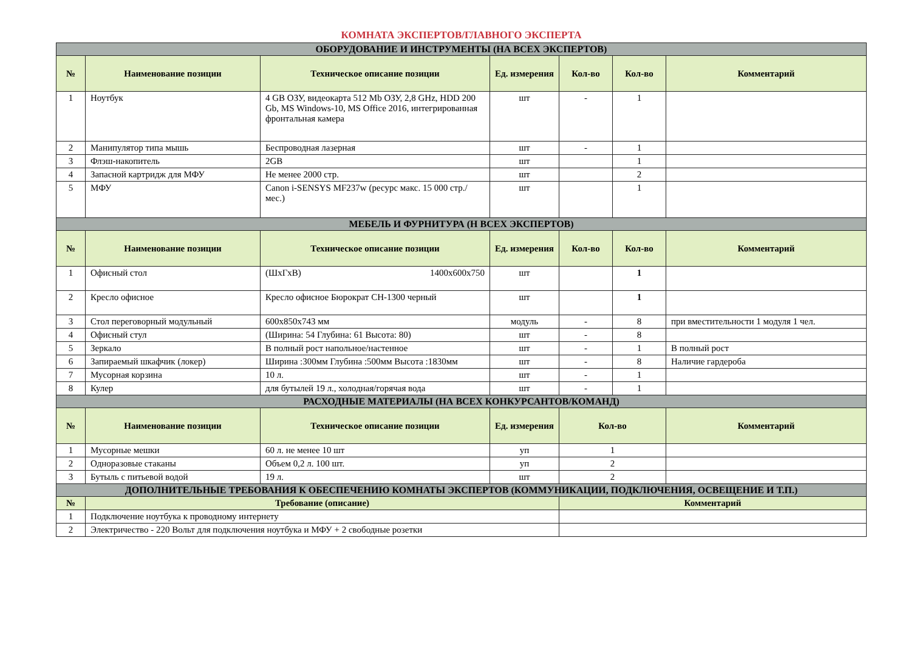КОМНАТА ЭКСПЕРТОВ/ГЛАВНОГО ЭКСПЕРТА
| ОБОРУДОВАНИЕ И ИНСТРУМЕНТЫ (НА ВСЕХ ЭКСПЕРТОВ) | | | | | | |
| № | Наименование позиции | Техническое описание позиции | Ед. измерения | Кол-во | Кол-во | Комментарий |
| 1 | Ноутбук | 4 GB ОЗУ, видеокарта 512 Mb ОЗУ, 2,8 GHz, HDD 200 Gb, MS Windows-10, MS Office 2016, интегрированная фронтальная камера | шт | - | 1 | |
| 2 | Манипулятор типа мышь | Беспроводная лазерная | шт | - | 1 | |
| 3 | Флэш-накопитель | 2GB | шт | | 1 | |
| 4 | Запасной картридж для МФУ | Не менее 2000 стр. | шт | | 2 | |
| 5 | МФУ | Canon i-SENSYS MF237w (ресурс макс. 15 000 стр./мес.) | шт | | 1 | |
| МЕБЕЛЬ И ФУРНИТУРА (Н ВСЕХ ЭКСПЕРТОВ) | | | | | | |
| № | Наименование позиции | Техническое описание позиции | Ед. измерения | Кол-во | Кол-во | Комментарий |
| 1 | Офисный стол | (ШхГхВ) 1400х600х750 | шт | | 1 | |
| 2 | Кресло офисное | Кресло офисное Бюрократ CH-1300 черный | шт | | 1 | |
| 3 | Стол переговорный модульный | 600х850х743 мм | модуль | - | 8 | при вместительности 1 модуля 1 чел. |
| 4 | Офисный стул | (Ширина: 54 Глубина: 61 Высота: 80) | шт | - | 8 | |
| 5 | Зеркало | В полный рост напольное/настенное | шт | - | 1 | В полный рост |
| 6 | Запираемый шкафчик (локер) | Ширина :300мм Глубина :500мм Высота :1830мм | шт | - | 8 | Наличие гардероба |
| 7 | Мусорная корзина | 10 л. | шт | - | 1 | |
| 8 | Кулер | для бутылей 19 л., холодная/горячая вода | шт | - | 1 | |
| РАСХОДНЫЕ МАТЕРИАЛЫ (НА ВСЕХ КОНКУРСАНТОВ/КОМАНД) | | | | | | |
| № | Наименование позиции | Техническое описание позиции | Ед. измерения | Кол-во | | Комментарий |
| 1 | Мусорные мешки | 60 л. не менее 10 шт | уп | 1 | | |
| 2 | Одноразовые стаканы | Объем 0,2 л. 100 шт. | уп | 2 | | |
| 3 | Бутыль с питьевой водой | 19 л. | шт | 2 | | |
| ДОПОЛНИТЕЛЬНЫЕ ТРЕБОВАНИЯ К ОБЕСПЕЧЕНИЮ КОМНАТЫ ЭКСПЕРТОВ (КОММУНИКАЦИИ, ПОДКЛЮЧЕНИЯ, ОСВЕЩЕНИЕ И Т.П.) | | | | | | |
| № | Требование (описание) | | | Комментарий | | |
| 1 | Подключение ноутбука к проводному интернету | | | | | |
| 2 | Электричество - 220 Вольт для подключения ноутбука и МФУ + 2 свободные розетки | | | | | |